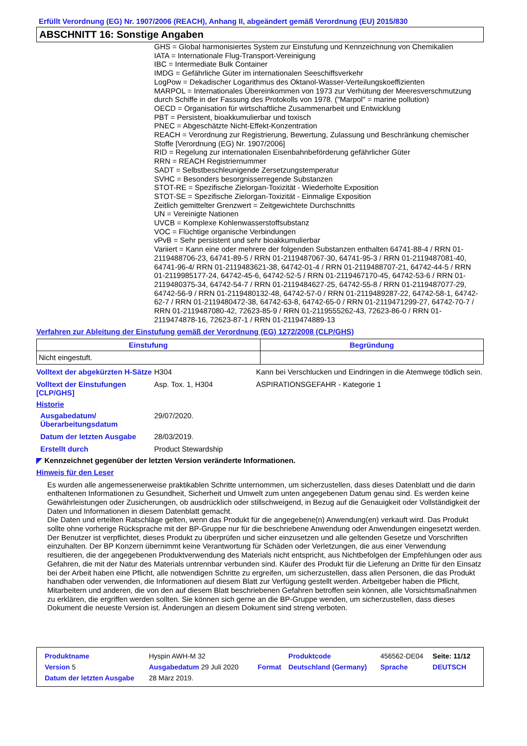Erfüllt Verordnung (EG) Nr. 1907/2006 (REACH), Anhang II, abgeändert gemäß Verordnung (EU) 2015/830
ABSCHNITT 16: Sonstige Angaben
GHS = Global harmonisiertes System zur Einstufung und Kennzeichnung von Chemikalien
IATA = Internationale Flug-Transport-Vereinigung
IBC = Intermediate Bulk Container
IMDG = Gefährliche Güter im internationalen Seeschiffsverkehr
LogPow = Dekadischer Logarithmus des Oktanol-Wasser-Verteilungskoeffizienten
MARPOL = Internationales Übereinkommen von 1973 zur Verhütung der Meeresverschmutzung durch Schiffe in der Fassung des Protokolls von 1978. ("Marpol" = marine pollution)
OECD = Organisation für wirtschaftliche Zusammenarbeit und Entwicklung
PBT = Persistent, bioakkumulierbar und toxisch
PNEC = Abgeschätzte Nicht-Effekt-Konzentration
REACH = Verordnung zur Registrierung, Bewertung, Zulassung und Beschränkung chemischer Stoffe [Verordnung (EG) Nr. 1907/2006]
RID = Regelung zur internationalen Eisenbahnbeförderung gefährlicher Güter
RRN = REACH Registriernummer
SADT = Selbstbeschleunigende Zersetzungstemperatur
SVHC = Besonders besorgnisserregende Substanzen
STOT-RE = Spezifische Zielorgan-Toxizität - Wiederholte Exposition
STOT-SE = Spezifische Zielorgan-Toxizität - Einmalige Exposition
Zeitlich gemittelter Grenzwert = Zeitgewichtete Durchschnitts
UN = Vereinigte Nationen
UVCB = Komplexe Kohlenwasserstoffsubstanz
VOC = Flüchtige organische Verbindungen
vPvB = Sehr persistent und sehr bioakkumulierbar
Variiert = Kann eine oder mehrere der folgenden Substanzen enthalten 64741-88-4 / RRN 01-2119488706-23, 64741-89-5 / RRN 01-2119487067-30, 64741-95-3 / RRN 01-2119487081-40, 64741-96-4/ RRN 01-2119483621-38, 64742-01-4 / RRN 01-2119488707-21, 64742-44-5 / RRN 01-2119985177-24, 64742-45-6, 64742-52-5 / RRN 01-2119467170-45, 64742-53-6 / RRN 01-2119480375-34, 64742-54-7 / RRN 01-2119484627-25, 64742-55-8 / RRN 01-2119487077-29, 64742-56-9 / RRN 01-2119480132-48, 64742-57-0 / RRN 01-2119489287-22, 64742-58-1, 64742-62-7 / RRN 01-2119480472-38, 64742-63-8, 64742-65-0 / RRN 01-2119471299-27, 64742-70-7 / RRN 01-2119487080-42, 72623-85-9 / RRN 01-2119555262-43, 72623-86-0 / RRN 01-2119474878-16, 72623-87-1 / RRN 01-2119474889-13
Verfahren zur Ableitung der Einstufung gemäß der Verordnung (EG) 1272/2008 (CLP/GHS)
| Einstufung | Begründung |
| --- | --- |
| Nicht eingestuft. | |
| Volltext der abgekürzten H-Sätze | H304 | Kann bei Verschlucken und Eindringen in die Atemwege tödlich sein. |
| Volltext der Einstufungen [CLP/GHS] | Asp. Tox. 1, H304 | ASPIRATIONSGEFAHR - Kategorie 1 |
Historie
| Ausgabedatum/ Überarbeitungsdatum | 29/07/2020. |
| Datum der letzten Ausgabe | 28/03/2019. |
| Erstellt durch | Product Stewardship |
◤ Kennzeichnet gegenüber der letzten Version veränderte Informationen.
Hinweis für den Leser
Es wurden alle angemessenerweise praktikablen Schritte unternommen, um sicherzustellen, dass dieses Datenblatt und die darin enthaltenen Informationen zu Gesundheit, Sicherheit und Umwelt zum unten angegebenen Datum genau sind. Es werden keine Gewährleistungen oder Zusicherungen, ob ausdrücklich oder stillschweigend, in Bezug auf die Genauigkeit oder Vollständigkeit der Daten und Informationen in diesem Datenblatt gemacht.
Die Daten und erteilten Ratschläge gelten, wenn das Produkt für die angegebene(n) Anwendung(en) verkauft wird. Das Produkt sollte ohne vorherige Rücksprache mit der BP-Gruppe nur für die beschriebene Anwendung oder Anwendungen eingesetzt werden.
Der Benutzer ist verpflichtet, dieses Produkt zu überprüfen und sicher einzusetzen und alle geltenden Gesetze und Vorschriften einzuhalten. Der BP Konzern übernimmt keine Verantwortung für Schäden oder Verletzungen, die aus einer Verwendung resultieren, die der angegebenen Produktverwendung des Materials nicht entspricht, aus Nichtbefolgen der Empfehlungen oder aus Gefahren, die mit der Natur des Materials untrennbar verbunden sind. Käufer des Produkt für die Lieferung an Dritte für den Einsatz bei der Arbeit haben eine Pflicht, alle notwendigen Schritte zu ergreifen, um sicherzustellen, dass allen Personen, die das Produkt handhaben oder verwenden, die Informationen auf diesem Blatt zur Verfügung gestellt werden. Arbeitgeber haben die Pflicht, Mitarbeitern und anderen, die von den auf diesem Blatt beschriebenen Gefahren betroffen sein können, alle Vorsichtsmaßnahmen zu erklären, die ergriffen werden sollten. Sie können sich gerne an die BP-Gruppe wenden, um sicherzustellen, dass dieses Dokument die neueste Version ist. Änderungen an diesem Dokument sind streng verboten.
| Produktname | Hyspin AWH-M 32 | | | Produktcode | 456562-DE04 | Seite: 11/12 |
| Version 5 | Ausgabedatum 29 Juli 2020 | | Format | Deutschland (Germany) | Sprache | DEUTSCH |
| Datum der letzten Ausgabe | 28 März 2019. | | | | | |